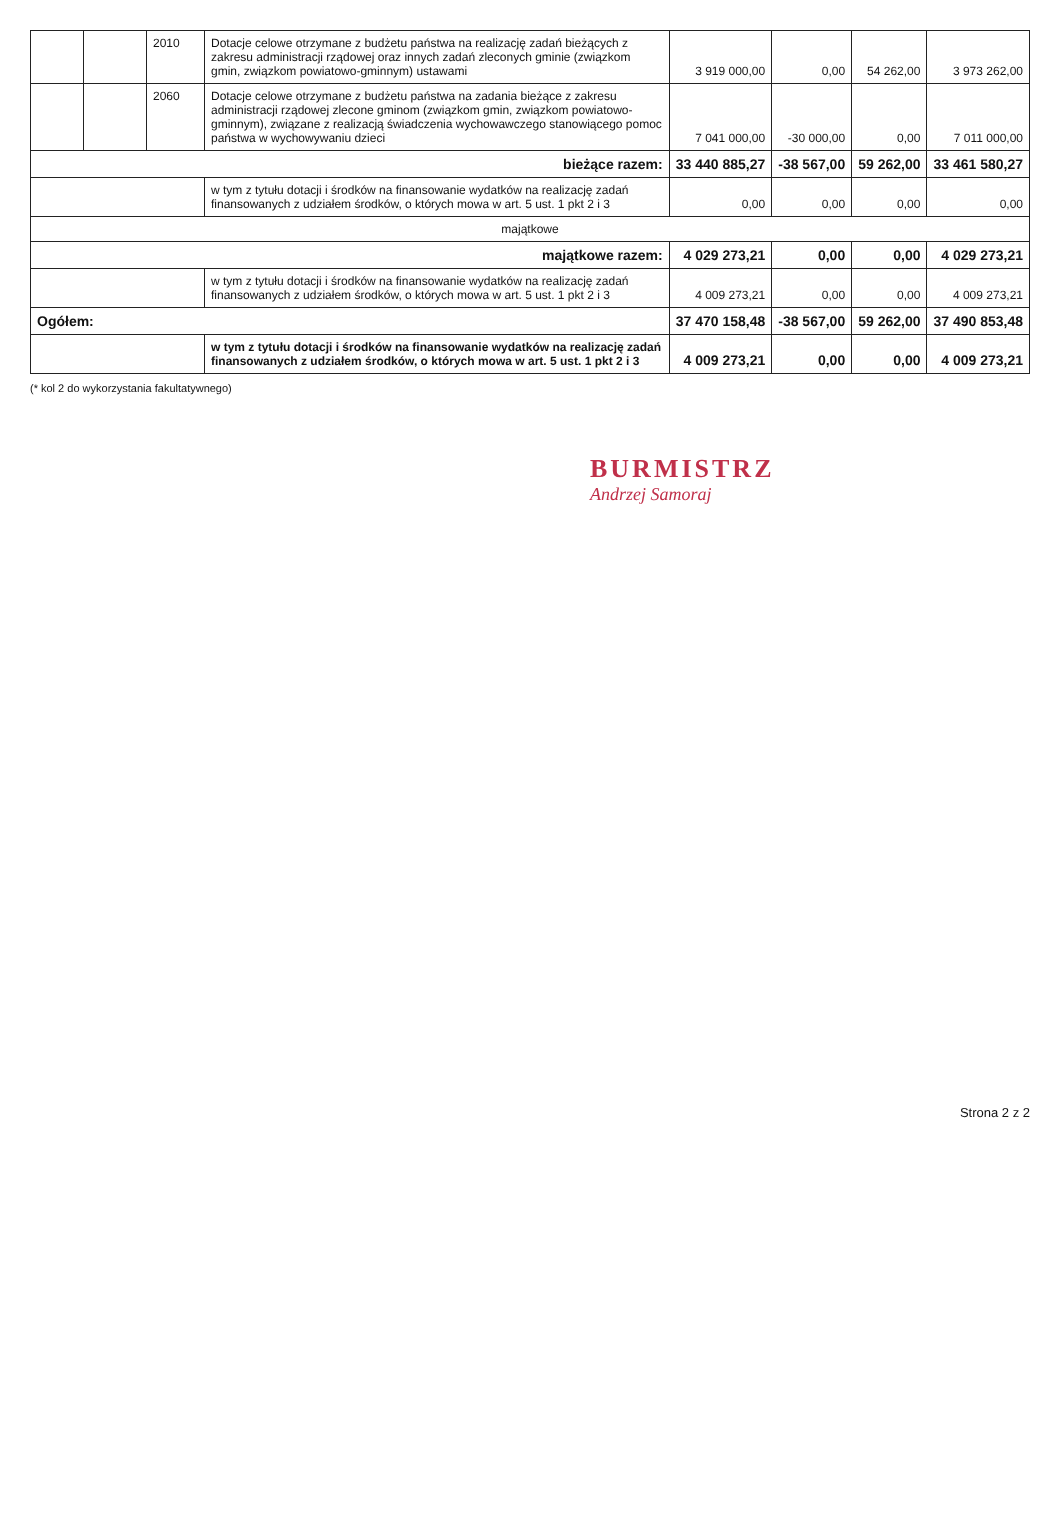| | | 2010 | Dotacje celowe otrzymane z budżetu państwa na realizację zadań bieżących z zakresu administracji rządowej oraz innych zadań zleconych gminie (związkom gmin, związkom powiatowo-gminnym) ustawami | 3 919 000,00 | 0,00 | 54 262,00 | 3 973 262,00 |
| | | 2060 | Dotacje celowe otrzymane z budżetu państwa na zadania bieżące z zakresu administracji rządowej zlecone gminom (związkom gmin, związkom powiatowo-gminnym), związane z realizacją świadczenia wychowawczego stanowiącego pomoc państwa w wychowywaniu dzieci | 7 041 000,00 | -30 000,00 | 0,00 | 7 011 000,00 |
| bieżące razem: | | | | 33 440 885,27 | -38 567,00 | 59 262,00 | 33 461 580,27 |
| | | | w tym z tytułu dotacji i środków na finansowanie wydatków na realizację zadań finansowanych z udziałem środków, o których mowa w art. 5 ust. 1 pkt 2 i 3 | 0,00 | 0,00 | 0,00 | 0,00 |
| majątkowe | | | | | | | |
| majątkowe razem: | | | | 4 029 273,21 | 0,00 | 0,00 | 4 029 273,21 |
| | | | w tym z tytułu dotacji i środków na finansowanie wydatków na realizację zadań finansowanych z udziałem środków, o których mowa w art. 5 ust. 1 pkt 2 i 3 | 4 009 273,21 | 0,00 | 0,00 | 4 009 273,21 |
| Ogółem: | | | | 37 470 158,48 | -38 567,00 | 59 262,00 | 37 490 853,48 |
| | | | w tym z tytułu dotacji i środków na finansowanie wydatków na realizację zadań finansowanych z udziałem środków, o których mowa w art. 5 ust. 1 pkt 2 i 3 | 4 009 273,21 | 0,00 | 0,00 | 4 009 273,21 |
(* kol 2 do wykorzystania fakultatywnego)
BURMISTRZ
Andrzej Samoraj
Strona 2 z 2